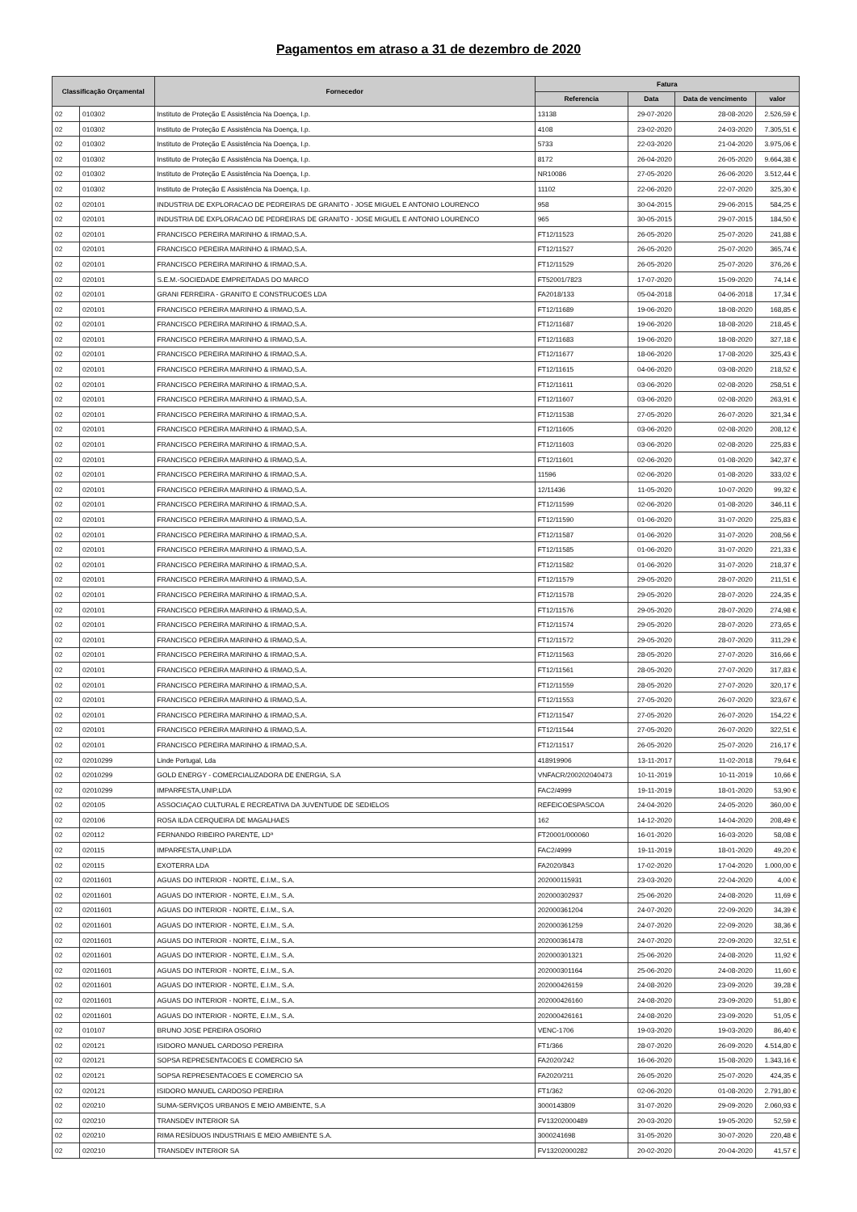Pagamentos em atraso a 31 de dezembro de 2020
| Classificação Orçamental | | Fornecedor | Fatura | | | |
| --- | --- | --- | --- | --- | --- | --- |
| | | | Referencia | Data | Data de vencimento | valor |
| 02 | 010302 | Instituto de Proteção E Assistência Na Doença, I.p. | 13138 | 29-07-2020 | 28-08-2020 | 2.526,59 € |
| 02 | 010302 | Instituto de Proteção E Assistência Na Doença, I.p. | 4108 | 23-02-2020 | 24-03-2020 | 7.305,51 € |
| 02 | 010302 | Instituto de Proteção E Assistência Na Doença, I.p. | 5733 | 22-03-2020 | 21-04-2020 | 3.975,06 € |
| 02 | 010302 | Instituto de Proteção E Assistência Na Doença, I.p. | 8172 | 26-04-2020 | 26-05-2020 | 9.664,38 € |
| 02 | 010302 | Instituto de Proteção E Assistência Na Doença, I.p. | NR10086 | 27-05-2020 | 26-06-2020 | 3.512,44 € |
| 02 | 010302 | Instituto de Proteção E Assistência Na Doença, I.p. | 11102 | 22-06-2020 | 22-07-2020 | 325,30 € |
| 02 | 020101 | INDUSTRIA DE EXPLORACAO DE PEDREIRAS DE GRANITO - JOSE MIGUEL E ANTONIO LOURENCO | 958 | 30-04-2015 | 29-06-2015 | 584,25 € |
| 02 | 020101 | INDUSTRIA DE EXPLORACAO DE PEDREIRAS DE GRANITO - JOSE MIGUEL E ANTONIO LOURENCO | 965 | 30-05-2015 | 29-07-2015 | 184,50 € |
| 02 | 020101 | FRANCISCO PEREIRA MARINHO & IRMAO,S.A. | FT12/11523 | 26-05-2020 | 25-07-2020 | 241,88 € |
| 02 | 020101 | FRANCISCO PEREIRA MARINHO & IRMAO,S.A. | FT12/11527 | 26-05-2020 | 25-07-2020 | 365,74 € |
| 02 | 020101 | FRANCISCO PEREIRA MARINHO & IRMAO,S.A. | FT12/11529 | 26-05-2020 | 25-07-2020 | 376,26 € |
| 02 | 020101 | S.E.M.-SOCIEDADE EMPREITADAS DO MARCO | FT52001/7823 | 17-07-2020 | 15-09-2020 | 74,14 € |
| 02 | 020101 | GRANI FERREIRA - GRANITO E CONSTRUCOES LDA | FA2018/133 | 05-04-2018 | 04-06-2018 | 17,34 € |
| 02 | 020101 | FRANCISCO PEREIRA MARINHO & IRMAO,S.A. | FT12/11689 | 19-06-2020 | 18-08-2020 | 168,85 € |
| 02 | 020101 | FRANCISCO PEREIRA MARINHO & IRMAO,S.A. | FT12/11687 | 19-06-2020 | 18-08-2020 | 218,45 € |
| 02 | 020101 | FRANCISCO PEREIRA MARINHO & IRMAO,S.A. | FT12/11683 | 19-06-2020 | 18-08-2020 | 327,18 € |
| 02 | 020101 | FRANCISCO PEREIRA MARINHO & IRMAO,S.A. | FT12/11677 | 18-06-2020 | 17-08-2020 | 325,43 € |
| 02 | 020101 | FRANCISCO PEREIRA MARINHO & IRMAO,S.A. | FT12/11615 | 04-06-2020 | 03-08-2020 | 218,52 € |
| 02 | 020101 | FRANCISCO PEREIRA MARINHO & IRMAO,S.A. | FT12/11611 | 03-06-2020 | 02-08-2020 | 258,51 € |
| 02 | 020101 | FRANCISCO PEREIRA MARINHO & IRMAO,S.A. | FT12/11607 | 03-06-2020 | 02-08-2020 | 263,91 € |
| 02 | 020101 | FRANCISCO PEREIRA MARINHO & IRMAO,S.A. | FT12/11538 | 27-05-2020 | 26-07-2020 | 321,34 € |
| 02 | 020101 | FRANCISCO PEREIRA MARINHO & IRMAO,S.A. | FT12/11605 | 03-06-2020 | 02-08-2020 | 208,12 € |
| 02 | 020101 | FRANCISCO PEREIRA MARINHO & IRMAO,S.A. | FT12/11603 | 03-06-2020 | 02-08-2020 | 225,83 € |
| 02 | 020101 | FRANCISCO PEREIRA MARINHO & IRMAO,S.A. | FT12/11601 | 02-06-2020 | 01-08-2020 | 342,37 € |
| 02 | 020101 | FRANCISCO PEREIRA MARINHO & IRMAO,S.A. | 11596 | 02-06-2020 | 01-08-2020 | 333,02 € |
| 02 | 020101 | FRANCISCO PEREIRA MARINHO & IRMAO,S.A. | 12/11436 | 11-05-2020 | 10-07-2020 | 99,32 € |
| 02 | 020101 | FRANCISCO PEREIRA MARINHO & IRMAO,S.A. | FT12/11599 | 02-06-2020 | 01-08-2020 | 346,11 € |
| 02 | 020101 | FRANCISCO PEREIRA MARINHO & IRMAO,S.A. | FT12/11590 | 01-06-2020 | 31-07-2020 | 225,83 € |
| 02 | 020101 | FRANCISCO PEREIRA MARINHO & IRMAO,S.A. | FT12/11587 | 01-06-2020 | 31-07-2020 | 208,56 € |
| 02 | 020101 | FRANCISCO PEREIRA MARINHO & IRMAO,S.A. | FT12/11585 | 01-06-2020 | 31-07-2020 | 221,33 € |
| 02 | 020101 | FRANCISCO PEREIRA MARINHO & IRMAO,S.A. | FT12/11582 | 01-06-2020 | 31-07-2020 | 218,37 € |
| 02 | 020101 | FRANCISCO PEREIRA MARINHO & IRMAO,S.A. | FT12/11579 | 29-05-2020 | 28-07-2020 | 211,51 € |
| 02 | 020101 | FRANCISCO PEREIRA MARINHO & IRMAO,S.A. | FT12/11578 | 29-05-2020 | 28-07-2020 | 224,35 € |
| 02 | 020101 | FRANCISCO PEREIRA MARINHO & IRMAO,S.A. | FT12/11576 | 29-05-2020 | 28-07-2020 | 274,98 € |
| 02 | 020101 | FRANCISCO PEREIRA MARINHO & IRMAO,S.A. | FT12/11574 | 29-05-2020 | 28-07-2020 | 273,65 € |
| 02 | 020101 | FRANCISCO PEREIRA MARINHO & IRMAO,S.A. | FT12/11572 | 29-05-2020 | 28-07-2020 | 311,29 € |
| 02 | 020101 | FRANCISCO PEREIRA MARINHO & IRMAO,S.A. | FT12/11563 | 28-05-2020 | 27-07-2020 | 316,66 € |
| 02 | 020101 | FRANCISCO PEREIRA MARINHO & IRMAO,S.A. | FT12/11561 | 28-05-2020 | 27-07-2020 | 317,83 € |
| 02 | 020101 | FRANCISCO PEREIRA MARINHO & IRMAO,S.A. | FT12/11559 | 28-05-2020 | 27-07-2020 | 320,17 € |
| 02 | 020101 | FRANCISCO PEREIRA MARINHO & IRMAO,S.A. | FT12/11553 | 27-05-2020 | 26-07-2020 | 323,67 € |
| 02 | 020101 | FRANCISCO PEREIRA MARINHO & IRMAO,S.A. | FT12/11547 | 27-05-2020 | 26-07-2020 | 154,22 € |
| 02 | 020101 | FRANCISCO PEREIRA MARINHO & IRMAO,S.A. | FT12/11544 | 27-05-2020 | 26-07-2020 | 322,51 € |
| 02 | 020101 | FRANCISCO PEREIRA MARINHO & IRMAO,S.A. | FT12/11517 | 26-05-2020 | 25-07-2020 | 216,17 € |
| 02 | 02010299 | Linde Portugal, Lda | 418919906 | 13-11-2017 | 11-02-2018 | 79,64 € |
| 02 | 02010299 | GOLD ENERGY - COMERCIALIZADORA DE ENERGIA, S.A | VNFACR/200202040473 | 10-11-2019 | 10-11-2019 | 10,66 € |
| 02 | 02010299 | IMPARFESTA,UNIP.LDA | FAC2/4999 | 19-11-2019 | 18-01-2020 | 53,90 € |
| 02 | 020105 | ASSOCIAÇAO CULTURAL E RECREATIVA DA JUVENTUDE DE SEDIELOS | REFEICOESPASCOA | 24-04-2020 | 24-05-2020 | 360,00 € |
| 02 | 020106 | ROSA ILDA CERQUEIRA DE MAGALHAES | 162 | 14-12-2020 | 14-04-2020 | 208,49 € |
| 02 | 020112 | FERNANDO RIBEIRO PARENTE, LDª | FT20001/000060 | 16-01-2020 | 16-03-2020 | 58,08 € |
| 02 | 020115 | IMPARFESTA,UNIP.LDA | FAC2/4999 | 19-11-2019 | 18-01-2020 | 49,20 € |
| 02 | 020115 | EXOTERRA LDA | FA2020/843 | 17-02-2020 | 17-04-2020 | 1.000,00 € |
| 02 | 02011601 | AGUAS DO INTERIOR - NORTE, E.I.M., S.A. | 202000115931 | 23-03-2020 | 22-04-2020 | 4,00 € |
| 02 | 02011601 | AGUAS DO INTERIOR - NORTE, E.I.M., S.A. | 202000302937 | 25-06-2020 | 24-08-2020 | 11,69 € |
| 02 | 02011601 | AGUAS DO INTERIOR - NORTE, E.I.M., S.A. | 202000361204 | 24-07-2020 | 22-09-2020 | 34,39 € |
| 02 | 02011601 | AGUAS DO INTERIOR - NORTE, E.I.M., S.A. | 202000361259 | 24-07-2020 | 22-09-2020 | 38,36 € |
| 02 | 02011601 | AGUAS DO INTERIOR - NORTE, E.I.M., S.A. | 202000361478 | 24-07-2020 | 22-09-2020 | 32,51 € |
| 02 | 02011601 | AGUAS DO INTERIOR - NORTE, E.I.M., S.A. | 202000301321 | 25-06-2020 | 24-08-2020 | 11,92 € |
| 02 | 02011601 | AGUAS DO INTERIOR - NORTE, E.I.M., S.A. | 202000301164 | 25-06-2020 | 24-08-2020 | 11,60 € |
| 02 | 02011601 | AGUAS DO INTERIOR - NORTE, E.I.M., S.A. | 202000426159 | 24-08-2020 | 23-09-2020 | 39,28 € |
| 02 | 02011601 | AGUAS DO INTERIOR - NORTE, E.I.M., S.A. | 202000426160 | 24-08-2020 | 23-09-2020 | 51,80 € |
| 02 | 02011601 | AGUAS DO INTERIOR - NORTE, E.I.M., S.A. | 202000426161 | 24-08-2020 | 23-09-2020 | 51,05 € |
| 02 | 010107 | BRUNO JOSE PEREIRA OSORIO | VENC-1706 | 19-03-2020 | 19-03-2020 | 86,40 € |
| 02 | 020121 | ISIDORO MANUEL CARDOSO PEREIRA | FT1/366 | 28-07-2020 | 26-09-2020 | 4.514,80 € |
| 02 | 020121 | SOPSA REPRESENTACOES E COMERCIO SA | FA2020/242 | 16-06-2020 | 15-08-2020 | 1.343,16 € |
| 02 | 020121 | SOPSA REPRESENTACOES E COMERCIO SA | FA2020/211 | 26-05-2020 | 25-07-2020 | 424,35 € |
| 02 | 020121 | ISIDORO MANUEL CARDOSO PEREIRA | FT1/362 | 02-06-2020 | 01-08-2020 | 2.791,80 € |
| 02 | 020210 | SUMA-SERVIÇOS URBANOS E MEIO AMBIENTE, S.A | 3000143809 | 31-07-2020 | 29-09-2020 | 2.060,93 € |
| 02 | 020210 | TRANSDEV INTERIOR SA | FV13202000489 | 20-03-2020 | 19-05-2020 | 52,59 € |
| 02 | 020210 | RIMA RESÍDUOS INDUSTRIAIS E MEIO AMBIENTE S.A. | 3000241698 | 31-05-2020 | 30-07-2020 | 220,48 € |
| 02 | 020210 | TRANSDEV INTERIOR SA | FV13202000282 | 20-02-2020 | 20-04-2020 | 41,57 € |